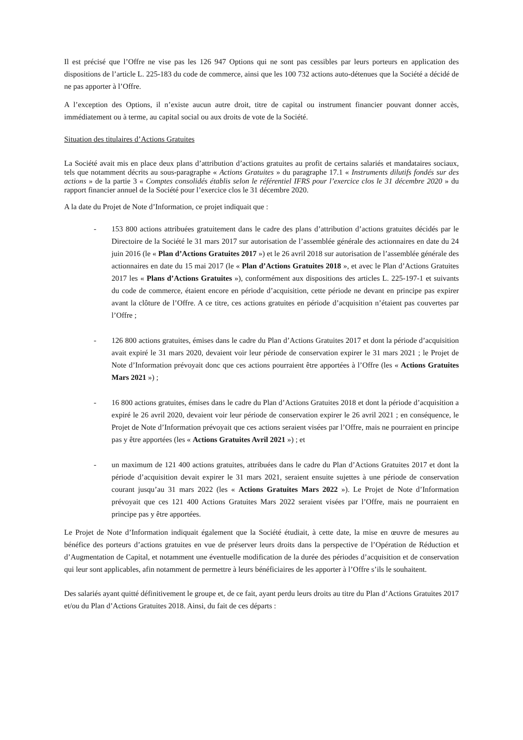Il est précisé que l’Offre ne vise pas les 126 947 Options qui ne sont pas cessibles par leurs porteurs en application des dispositions de l’article L. 225-183 du code de commerce, ainsi que les 100 732 actions auto-détenues que la Société a décidé de ne pas apporter à l’Offre.
A l’exception des Options, il n’existe aucun autre droit, titre de capital ou instrument financier pouvant donner accès, immédiatement ou à terme, au capital social ou aux droits de vote de la Société.
Situation des titulaires d’Actions Gratuites
La Société avait mis en place deux plans d’attribution d’actions gratuites au profit de certains salariés et mandataires sociaux, tels que notamment décrits au sous-paragraphe « Actions Gratuites » du paragraphe 17.1 « Instruments dilutifs fondés sur des actions » de la partie 3 « Comptes consolidés établis selon le référentiel IFRS pour l’exercice clos le 31 décembre 2020 » du rapport financier annuel de la Société pour l’exercice clos le 31 décembre 2020.
A la date du Projet de Note d’Information, ce projet indiquait que :
- 153 800 actions attribuées gratuitement dans le cadre des plans d’attribution d’actions gratuites décidés par le Directoire de la Société le 31 mars 2017 sur autorisation de l’assemblée générale des actionnaires en date du 24 juin 2016 (le « Plan d’Actions Gratuites 2017 ») et le 26 avril 2018 sur autorisation de l’assemblée générale des actionnaires en date du 15 mai 2017 (le « Plan d’Actions Gratuites 2018 », et avec le Plan d’Actions Gratuites 2017 les « Plans d’Actions Gratuites »), conformément aux dispositions des articles L. 225-197-1 et suivants du code de commerce, étaient encore en période d’acquisition, cette période ne devant en principe pas expirer avant la clôture de l’Offre. A ce titre, ces actions gratuites en période d’acquisition n’étaient pas couvertes par l’Offre ;
- 126 800 actions gratuites, émises dans le cadre du Plan d’Actions Gratuites 2017 et dont la période d’acquisition avait expiré le 31 mars 2020, devaient voir leur période de conservation expirer le 31 mars 2021 ; le Projet de Note d’Information prévoyait donc que ces actions pourraient être apportées à l’Offre (les « Actions Gratuites Mars 2021 ») ;
- 16 800 actions gratuites, émises dans le cadre du Plan d’Actions Gratuites 2018 et dont la période d’acquisition a expiré le 26 avril 2020, devaient voir leur période de conservation expirer le 26 avril 2021 ; en conséquence, le Projet de Note d’Information prévoyait que ces actions seraient visées par l’Offre, mais ne pourraient en principe pas y être apportées (les « Actions Gratuites Avril 2021 ») ; et
- un maximum de 121 400 actions gratuites, attribuées dans le cadre du Plan d’Actions Gratuites 2017 et dont la période d’acquisition devait expirer le 31 mars 2021, seraient ensuite sujettes à une période de conservation courant jusqu’au 31 mars 2022 (les « Actions Gratuites Mars 2022 »). Le Projet de Note d’Information prévoyait que ces 121 400 Actions Gratuites Mars 2022 seraient visées par l’Offre, mais ne pourraient en principe pas y être apportées.
Le Projet de Note d’Information indiquait également que la Société étudiait, à cette date, la mise en œuvre de mesures au bénéfice des porteurs d’actions gratuites en vue de préserver leurs droits dans la perspective de l’Opération de Réduction et d’Augmentation de Capital, et notamment une éventuelle modification de la durée des périodes d’acquisition et de conservation qui leur sont applicables, afin notamment de permettre à leurs bénéficiaires de les apporter à l’Offre s’ils le souhaitent.
Des salariés ayant quitté définitivement le groupe et, de ce fait, ayant perdu leurs droits au titre du Plan d’Actions Gratuites 2017 et/ou du Plan d’Actions Gratuites 2018. Ainsi, du fait de ces départs :